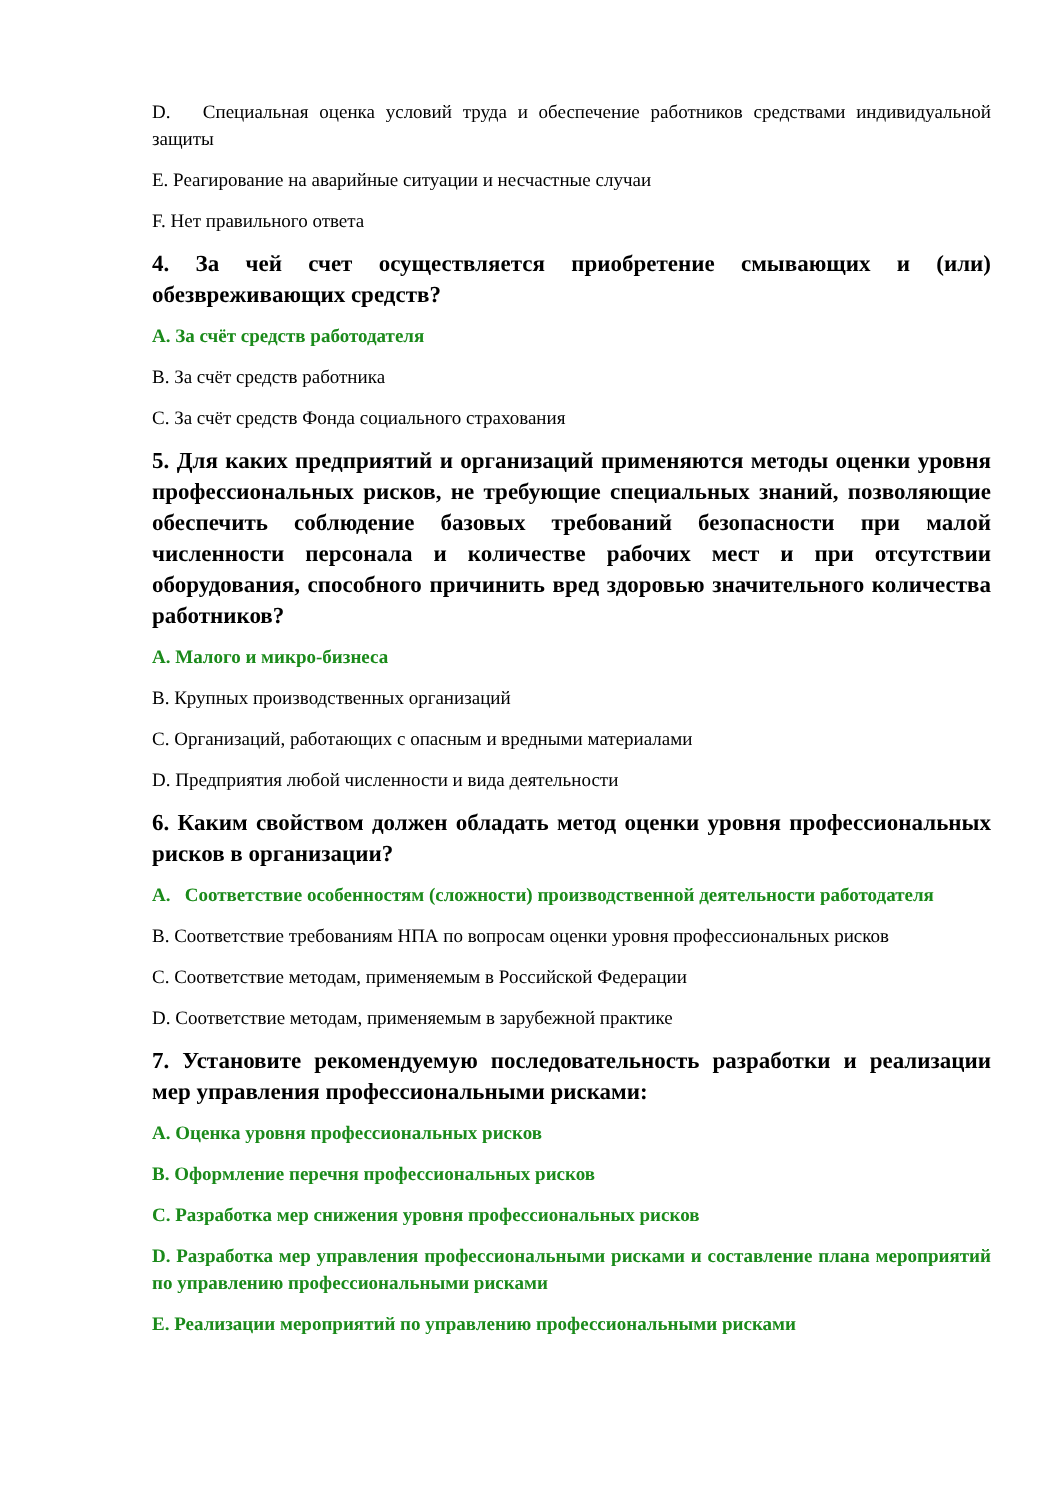D. Специальная оценка условий труда и обеспечение работников средствами индивидуальной защиты
E. Реагирование на аварийные ситуации и несчастные случаи
F. Нет правильного ответа
4. За чей счет осуществляется приобретение смывающих и (или) обезвреживающих средств?
A. За счёт средств работодателя
B. За счёт средств работника
C. За счёт средств Фонда социального страхования
5. Для каких предприятий и организаций применяются методы оценки уровня профессиональных рисков, не требующие специальных знаний, позволяющие обеспечить соблюдение базовых требований безопасности при малой численности персонала и количестве рабочих мест и при отсутствии оборудования, способного причинить вред здоровью значительного количества работников?
A. Малого и микро-бизнеса
B. Крупных производственных организаций
C. Организаций, работающих с опасным и вредными материалами
D. Предприятия любой численности и вида деятельности
6. Каким свойством должен обладать метод оценки уровня профессиональных рисков в организации?
A. Соответствие особенностям (сложности) производственной деятельности работодателя
B. Соответствие требованиям НПА по вопросам оценки уровня профессиональных рисков
C. Соответствие методам, применяемым в Российской Федерации
D. Соответствие методам, применяемым в зарубежной практике
7. Установите рекомендуемую последовательность разработки и реализации мер управления профессиональными рисками:
A. Оценка уровня профессиональных рисков
B. Оформление перечня профессиональных рисков
C. Разработка мер снижения уровня профессиональных рисков
D. Разработка мер управления профессиональными рисками и составление плана мероприятий по управлению профессиональными рисками
E. Реализации мероприятий по управлению профессиональными рисками